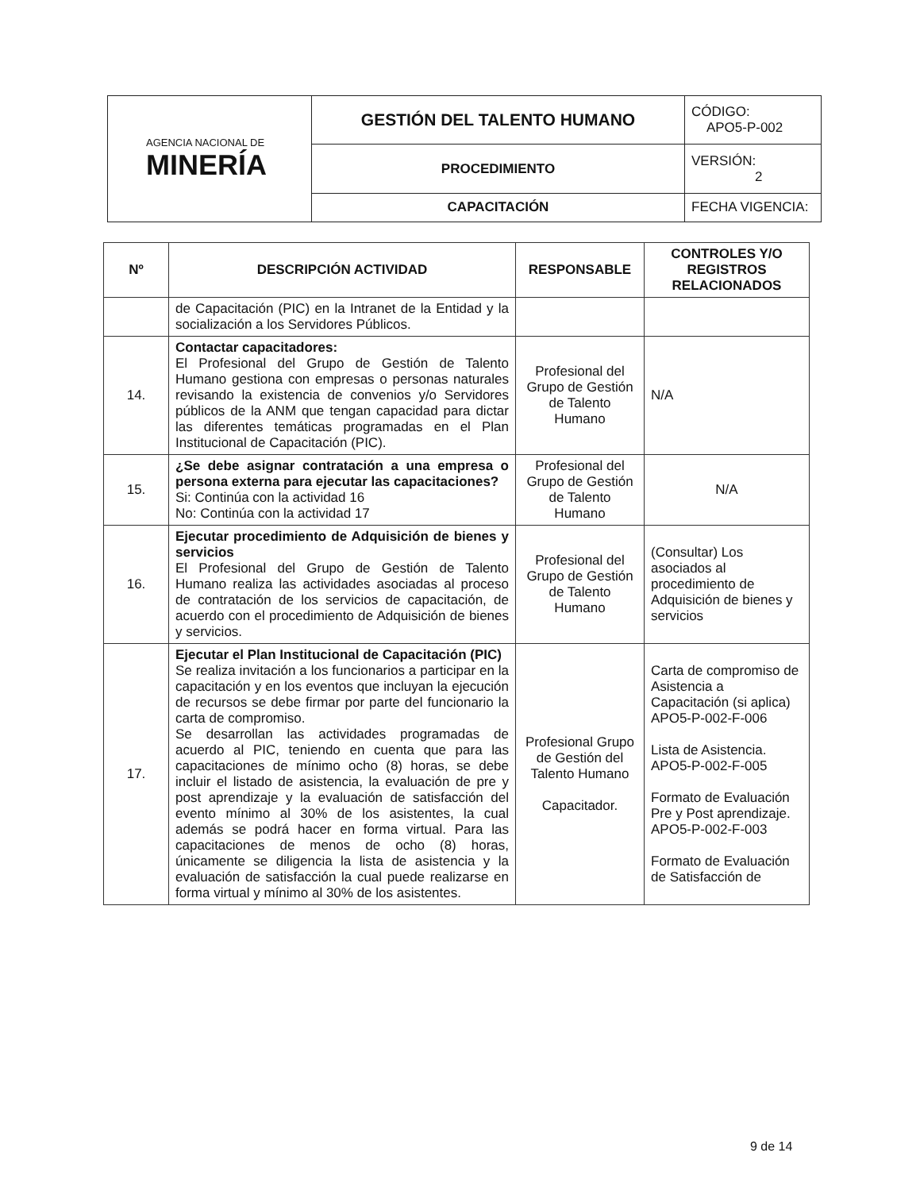| AGENCIA NACIONAL DE MINERÍA | GESTIÓN DEL TALENTO HUMANO | CÓDIGO: APO5-P-002 |
| | PROCEDIMIENTO | VERSIÓN: 2 |
| | CAPACITACIÓN | FECHA VIGENCIA: |
| Nº | DESCRIPCIÓN ACTIVIDAD | RESPONSABLE | CONTROLES Y/O REGISTROS RELACIONADOS |
| --- | --- | --- | --- |
| | de Capacitación (PIC) en la Intranet de la Entidad y la socialización a los Servidores Públicos. | | |
| 14. | Contactar capacitadores: El Profesional del Grupo de Gestión de Talento Humano gestiona con empresas o personas naturales revisando la existencia de convenios y/o Servidores públicos de la ANM que tengan capacidad para dictar las diferentes temáticas programadas en el Plan Institucional de Capacitación (PIC). | Profesional del Grupo de Gestión de Talento Humano | N/A |
| 15. | ¿Se debe asignar contratación a una empresa o persona externa para ejecutar las capacitaciones? Si: Continúa con la actividad 16 No: Continúa con la actividad 17 | Profesional del Grupo de Gestión de Talento Humano | N/A |
| 16. | Ejecutar procedimiento de Adquisición de bienes y servicios El Profesional del Grupo de Gestión de Talento Humano realiza las actividades asociadas al proceso de contratación de los servicios de capacitación, de acuerdo con el procedimiento de Adquisición de bienes y servicios. | Profesional del Grupo de Gestión de Talento Humano | (Consultar) Los asociados al procedimiento de Adquisición de bienes y servicios |
| 17. | Ejecutar el Plan Institucional de Capacitación (PIC) Se realiza invitación a los funcionarios a participar en la capacitación y en los eventos que incluyan la ejecución de recursos se debe firmar por parte del funcionario la carta de compromiso. Se desarrollan las actividades programadas de acuerdo al PIC, teniendo en cuenta que para las capacitaciones de mínimo ocho (8) horas, se debe incluir el listado de asistencia, la evaluación de pre y post aprendizaje y la evaluación de satisfacción del evento mínimo al 30% de los asistentes, la cual además se podrá hacer en forma virtual. Para las capacitaciones de menos de ocho (8) horas, únicamente se diligencia la lista de asistencia y la evaluación de satisfacción la cual puede realizarse en forma virtual y mínimo al 30% de los asistentes. | Profesional Grupo de Gestión del Talento Humano Capacitador. | Carta de compromiso de Asistencia a Capacitación (si aplica) APO5-P-002-F-006 Lista de Asistencia. APO5-P-002-F-005 Formato de Evaluación Pre y Post aprendizaje. APO5-P-002-F-003 Formato de Evaluación de Satisfacción de |
9 de 14